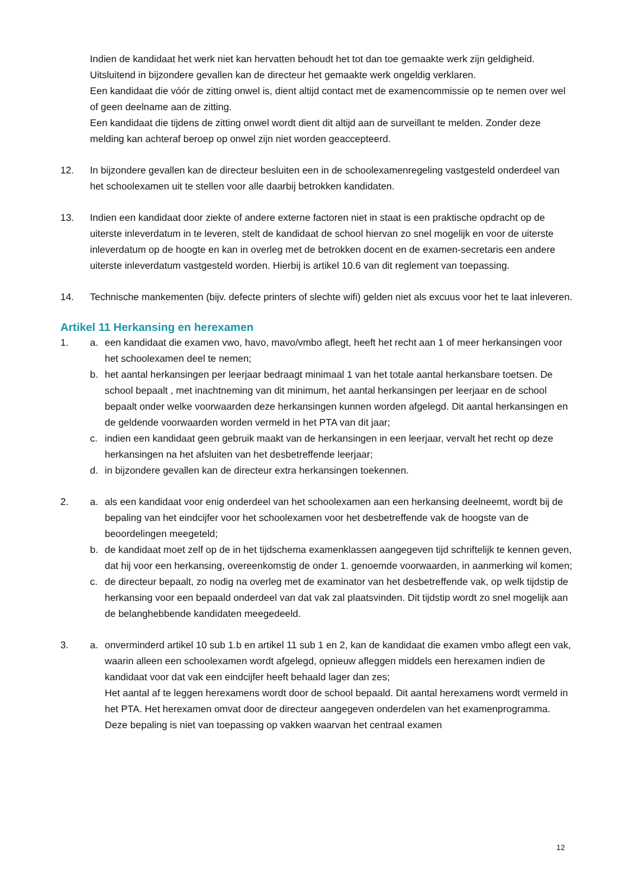Indien de kandidaat het werk niet kan hervatten behoudt het tot dan toe gemaakte werk zijn geldigheid.
Uitsluitend in bijzondere gevallen kan de directeur het gemaakte werk ongeldig verklaren.
Een kandidaat die vóór de zitting onwel is, dient altijd contact met de examencommissie op te nemen over wel of geen deelname aan de zitting.
Een kandidaat die tijdens de zitting onwel wordt dient dit altijd aan de surveillant te melden. Zonder deze melding kan achteraf beroep op onwel zijn niet worden geaccepteerd.
12. In bijzondere gevallen kan de directeur besluiten een in de schoolexamenregeling vastgesteld onderdeel van het schoolexamen uit te stellen voor alle daarbij betrokken kandidaten.
13. Indien een kandidaat door ziekte of andere externe factoren niet in staat is een praktische opdracht op de uiterste inleverdatum in te leveren, stelt de kandidaat de school hiervan zo snel mogelijk en voor de uiterste inleverdatum op de hoogte en kan in overleg met de betrokken docent en de examen-secretaris een andere uiterste inleverdatum vastgesteld worden. Hierbij is artikel 10.6 van dit reglement van toepassing.
14. Technische mankementen (bijv. defecte printers of slechte wifi) gelden niet als excuus voor het te laat inleveren.
Artikel 11 Herkansing en herexamen
1. a. een kandidaat die examen vwo, havo, mavo/vmbo aflegt, heeft het recht aan 1 of meer herkansingen voor het schoolexamen deel te nemen;
b. het aantal herkansingen per leerjaar bedraagt minimaal 1 van het totale aantal herkansbare toetsen. De school bepaalt , met inachtneming van dit minimum, het aantal herkansingen per leerjaar en de school bepaalt onder welke voorwaarden deze herkansingen kunnen worden afgelegd. Dit aantal herkansingen en de geldende voorwaarden worden vermeld in het PTA van dit jaar;
c. indien een kandidaat geen gebruik maakt van de herkansingen in een leerjaar, vervalt het recht op deze herkansingen na het afsluiten van het desbetreffende leerjaar;
d. in bijzondere gevallen kan de directeur extra herkansingen toekennen.
2. a. als een kandidaat voor enig onderdeel van het schoolexamen aan een herkansing deelneemt, wordt bij de bepaling van het eindcijfer voor het schoolexamen voor het desbetreffende vak de hoogste van de beoordelingen meegeteld;
b. de kandidaat moet zelf op de in het tijdschema examenklassen aangegeven tijd schriftelijk te kennen geven, dat hij voor een herkansing, overeenkomstig de onder 1. genoemde voorwaarden, in aanmerking wil komen;
c. de directeur bepaalt, zo nodig na overleg met de examinator van het desbetreffende vak, op welk tijdstip de herkansing voor een bepaald onderdeel van dat vak zal plaatsvinden. Dit tijdstip wordt zo snel mogelijk aan de belanghebbende kandidaten meegedeeld.
3. a. onverminderd artikel 10 sub 1.b en artikel 11 sub 1 en 2, kan de kandidaat die examen vmbo aflegt een vak, waarin alleen een schoolexamen wordt afgelegd, opnieuw afleggen middels een herexamen indien de kandidaat voor dat vak een eindcijfer heeft behaald lager dan zes;
Het aantal af te leggen herexamens wordt door de school bepaald. Dit aantal herexamens wordt vermeld in het PTA. Het herexamen omvat door de directeur aangegeven onderdelen van het examenprogramma. Deze bepaling is niet van toepassing op vakken waarvan het centraal examen
12